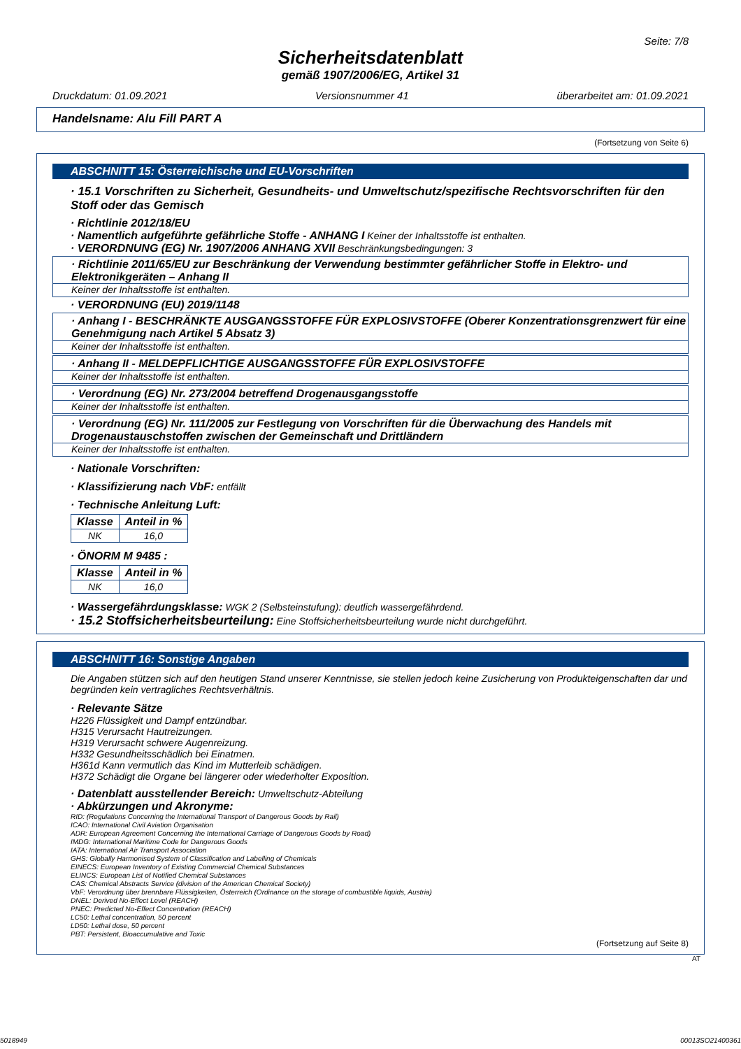Seite: 7/8
Sicherheitsdatenblatt
gemäß 1907/2006/EG, Artikel 31
Druckdatum: 01.09.2021 Versionsnummer 41 überarbeitet am: 01.09.2021
Handelsname: Alu Fill PART A
(Fortsetzung von Seite 6)
ABSCHNITT 15: Österreichische und EU-Vorschriften
· 15.1 Vorschriften zu Sicherheit, Gesundheits- und Umweltschutz/spezifische Rechtsvorschriften für den Stoff oder das Gemisch
· Richtlinie 2012/18/EU
· Namentlich aufgeführte gefährliche Stoffe - ANHANG I Keiner der Inhaltsstoffe ist enthalten.
· VERORDNUNG (EG) Nr. 1907/2006 ANHANG XVII Beschränkungsbedingungen: 3
· Richtlinie 2011/65/EU zur Beschränkung der Verwendung bestimmter gefährlicher Stoffe in Elektro- und Elektronikgeräten – Anhang II
Keiner der Inhaltsstoffe ist enthalten.
· VERORDNUNG (EU) 2019/1148
· Anhang I - BESCHRÄNKTE AUSGANGSSTOFFE FÜR EXPLOSIVSTOFFE (Oberer Konzentrationsgrenzwert für eine Genehmigung nach Artikel 5 Absatz 3)
Keiner der Inhaltsstoffe ist enthalten.
· Anhang II - MELDEPFLICHTIGE AUSGANGSSTOFFE FÜR EXPLOSIVSTOFFE
Keiner der Inhaltsstoffe ist enthalten.
· Verordnung (EG) Nr. 273/2004 betreffend Drogenausgangsstoffe
Keiner der Inhaltsstoffe ist enthalten.
· Verordnung (EG) Nr. 111/2005 zur Festlegung von Vorschriften für die Überwachung des Handels mit Drogenaustauschstoffen zwischen der Gemeinschaft und Drittländern
Keiner der Inhaltsstoffe ist enthalten.
· Nationale Vorschriften:
· Klassifizierung nach VbF: entfällt
· Technische Anleitung Luft:
| Klasse | Anteil in % |
| --- | --- |
| NK | 16,0 |
· ÖNORM M 9485 :
| Klasse | Anteil in % |
| --- | --- |
| NK | 16,0 |
· Wassergefährdungsklasse: WGK 2 (Selbsteinstufung): deutlich wassergefährdend.
· 15.2 Stoffsicherheitsbeurteilung: Eine Stoffsicherheitsbeurteilung wurde nicht durchgeführt.
ABSCHNITT 16: Sonstige Angaben
Die Angaben stützen sich auf den heutigen Stand unserer Kenntnisse, sie stellen jedoch keine Zusicherung von Produkteigenschaften dar und begründen kein vertragliches Rechtsverhältnis.
· Relevante Sätze
H226 Flüssigkeit und Dampf entzündbar.
H315 Verursacht Hautreizungen.
H319 Verursacht schwere Augenreizung.
H332 Gesundheitsschädlich bei Einatmen.
H361d Kann vermutlich das Kind im Mutterleib schädigen.
H372 Schädigt die Organe bei längerer oder wiederholter Exposition.
· Datenblatt ausstellender Bereich: Umweltschutz-Abteilung
· Abkürzungen und Akronyme:
RID: (Regulations Concerning the International Transport of Dangerous Goods by Rail)
ICAO: International Civil Aviation Organisation
ADR: European Agreement Concerning the International Carriage of Dangerous Goods by Road)
IMDG: International Maritime Code for Dangerous Goods
IATA: International Air Transport Association
GHS: Globally Harmonised System of Classification and Labelling of Chemicals
EINECS: European Inventory of Existing Commercial Chemical Substances
ELINCS: European List of Notified Chemical Substances
CAS: Chemical Abstracts Service (division of the American Chemical Society)
VbF: Verordnung über brennbare Flüssigkeiten, Österreich (Ordinance on the storage of combustible liquids, Austria)
DNEL: Derived No-Effect Level (REACH)
PNEC: Predicted No-Effect Concentration (REACH)
LC50: Lethal concentration, 50 percent
LD50: Lethal dose, 50 percent
PBT: Persistent, Bioaccumulative and Toxic
(Fortsetzung auf Seite 8)
AT
5018949 00013SO21400361